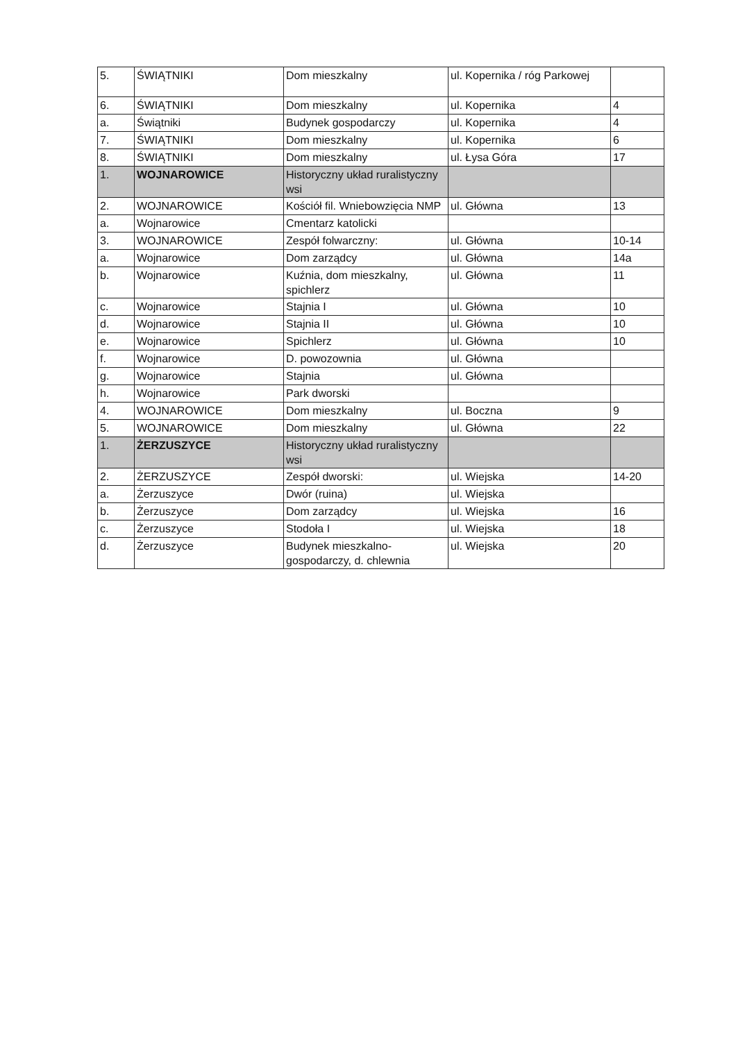| 5. | ŚWIĄTNIKI | Dom mieszkalny | ul. Kopernika / róg Parkowej | |
| 6. | ŚWIĄTNIKI | Dom mieszkalny | ul. Kopernika | 4 |
| a. | Świątniki | Budynek gospodarczy | ul. Kopernika | 4 |
| 7. | ŚWIĄTNIKI | Dom mieszkalny | ul. Kopernika | 6 |
| 8. | ŚWIĄTNIKI | Dom mieszkalny | ul. Łysa Góra | 17 |
| 1. | WOJNAROWICE | Historyczny układ ruralistyczny wsi | | |
| 2. | WOJNAROWICE | Kościół fil. Wniebowzięcia NMP | ul. Główna | 13 |
| a. | Wojnarowice | Cmentarz katolicki | | |
| 3. | WOJNAROWICE | Zespół folwarczny: | ul. Główna | 10-14 |
| a. | Wojnarowice | Dom zarządcy | ul. Główna | 14a |
| b. | Wojnarowice | Kuźnia, dom mieszkalny, spichlerz | ul. Główna | 11 |
| c. | Wojnarowice | Stajnia I | ul. Główna | 10 |
| d. | Wojnarowice | Stajnia II | ul. Główna | 10 |
| e. | Wojnarowice | Spichlerz | ul. Główna | 10 |
| f. | Wojnarowice | D. powozownia | ul. Główna | |
| g. | Wojnarowice | Stajnia | ul. Główna | |
| h. | Wojnarowice | Park dworski | | |
| 4. | WOJNAROWICE | Dom mieszkalny | ul. Boczna | 9 |
| 5. | WOJNAROWICE | Dom mieszkalny | ul. Główna | 22 |
| 1. | ŻERZUSZYCE | Historyczny układ ruralistyczny wsi | | |
| 2. | ŻERZUSZYCE | Zespół dworski: | ul. Wiejska | 14-20 |
| a. | Żerzuszyce | Dwór (ruina) | ul. Wiejska | |
| b. | Żerzuszyce | Dom zarządcy | ul. Wiejska | 16 |
| c. | Żerzuszyce | Stodoła I | ul. Wiejska | 18 |
| d. | Żerzuszyce | Budynek mieszkalno-gospodarczy, d. chlewnia | ul. Wiejska | 20 |